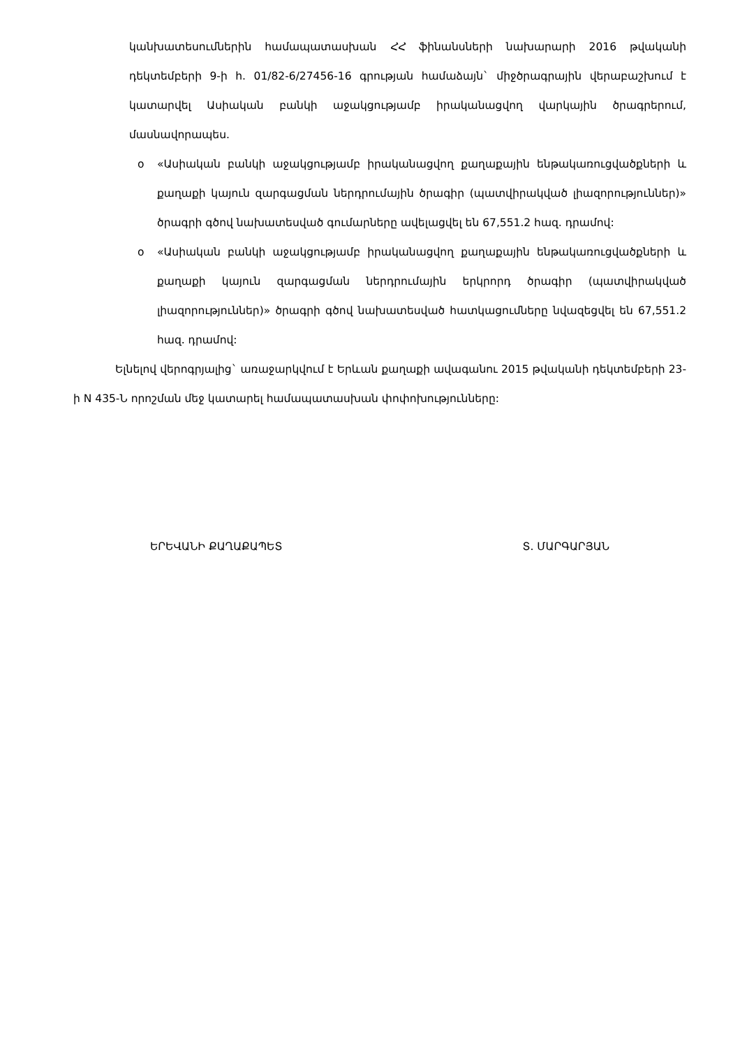կանխատեսումներին համապատասխան ՀՀ ֆինանսների նախարարի 2016 թվականի դեկտեմբերի 9-ի հ. 01/82-6/27456-16 գրության համաձայն` միջծրագրային վերաբաշխում է կատարվել Ասիական բանկի աջակցությամբ իրականացվող վարկային ծրագրերում, մասնավորապես.
o «Ասիական բանկի աջակցությամբ իրականացվող քաղաքային ենթակառուցվածքների և քաղաքի կայուն զարգացման ներդրումային ծրագիր (պատվիրակված լիազորություններ)» ծրագրի գծով նախատեսված գումարները ավելացվել են 67,551.2 հազ. դրամով:
o «Ասիական բանկի աջակցությամբ իրականացվող քաղաքային ենթակառուցվածքների և քաղաքի կայուն զարգացման ներդրումային երկրորդ ծրագիր (պատվիրակված լիազորություններ)» ծրագրի գծով նախատեսված հատկացումները նվազեցվել են 67,551.2 հազ. դրամով:
Ելնելով վերոգրյալից` առաջարկվում է Երևան քաղաքի ավագանու 2015 թվականի դեկտեմբերի 23-ի N 435-Ն որոշման մեջ կատարել համապատասխան փոփոխությունները:
ԵՐԵՎԱՆԻ ՔԱՂԱՔԱՊԵՏ Տ. ՄԱՐԳԱՐՅԱՆ